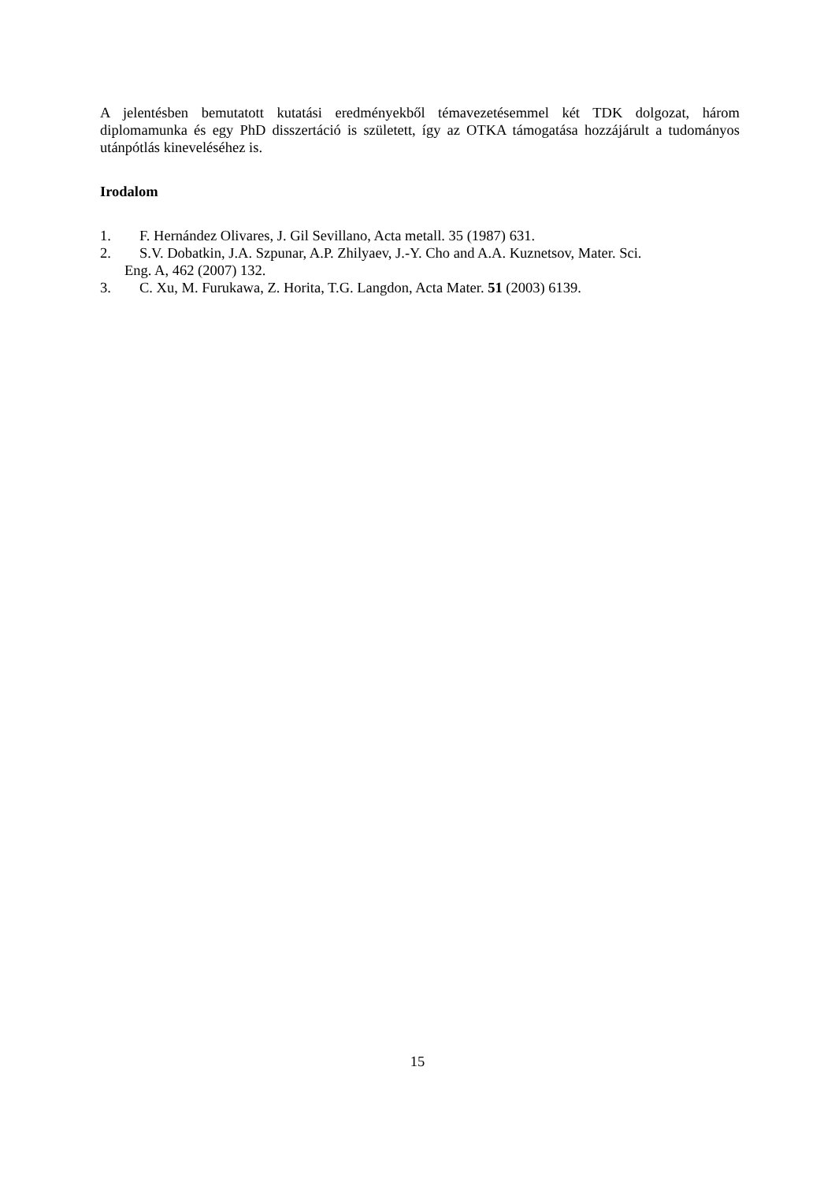A jelentésben bemutatott kutatási eredményekből témavezetésemmel két TDK dolgozat, három diplomamunka és egy PhD disszertáció is született, így az OTKA támogatása hozzájárult a tudományos utánpótlás kineveléséhez is.
Irodalom
1. F. Hernández Olivares, J. Gil Sevillano, Acta metall. 35 (1987) 631.
2. S.V. Dobatkin, J.A. Szpunar, A.P. Zhilyaev, J.-Y. Cho and A.A. Kuznetsov, Mater. Sci.
Eng. A, 462 (2007) 132.
3. C. Xu, M. Furukawa, Z. Horita, T.G. Langdon, Acta Mater. 51 (2003) 6139.
15